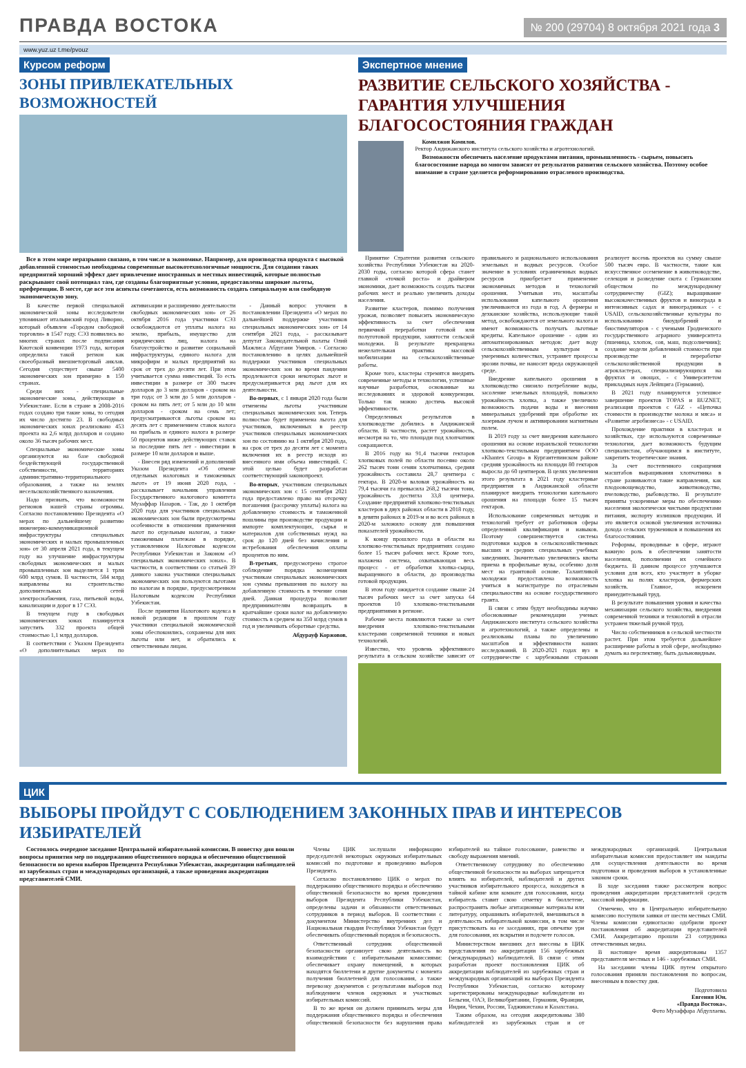ПРАВДА ВОСТОКА
№ 200 (29704) 8 октября 2021 года 3
www.yuz.uz t.me/pvouz
Курсом реформ
ЗОНЫ ПРИВЛЕКАТЕЛЬНЫХ ВОЗМОЖНОСТЕЙ
Все в этом мире неразрывно связано, в том числе в экономике. Например, для производства продукта с высокой добавленной стоимостью необходимы современные высокотехнологичные мощности. Для создания таких предприятий хороший эффект дает привлечение иностранных и местных инвестиций, которые полностью раскрывают свой потенциал там, где созданы благоприятные условия, предоставлены широкие льготы, преференции. В месте, где все эти аспекты сочетаются, есть возможность создать специальную или свободную экономическую зону.
В качестве первой специальной экономической зоны исследователи упоминают итальянский город Ливорно, который объявлен «Городом свободной торговли» в 1547 году. СЭЗ появились во многих странах после подписания Киотской конвенции 1973 года, которая определила такой регион как своеобразный внешнеторговый анклав. Сегодня существует свыше 5400 экономических зон примерно в 150 странах.
Среди них - специальные экономические зоны, действующие в Узбекистане. Если в стране в 2008-2016 годах создано три такие зоны, то сегодня их число достигло 23. В свободных экономических зонах реализовано 453 проекта на 2,6 млрд долларов и создано около 36 тысяч рабочих мест.
Специальные экономические зоны организуются на базе свободной бездействующей государственной собственности, территориях административно-территориального образования, а также на землях несельскохозяйственного назначения.
Надо признать, что возможности регионов нашей страны огромны. Согласно постановлению Президента «О мерах по дальнейшему развитию инженерно-коммуникационной инфраструктуры специальных экономических и малых промышленных зон» от 30 апреля 2021 года, в текущем году на улучшение инфраструктуры свободных экономических и малых промышленных зон выделяется 1 трлн 600 млрд сумов. В частности, 584 млрд направлены на строительство дополнительных сетей электроснабжения, газа, питьевой воды, канализации и дорог в 17 СЭЗ.
В текущем году в свободных экономических зонах планируется запустить 332 проекта общей стоимостью 1,1 млрд долларов.
В соответствии с Указом Президента «О дополнительных мерах по активизации и расширению деятельности свободных экономических зон» от 26 октября 2016 года участники СЭЗ освобождаются от уплаты налога на землю, прибыль, имущество для юридических лиц, налога на благоустройство и развитие социальной инфраструктуры, единого налога для микрофирм и малых предприятий на срок от трех до десяти лет. При этом учитывается сумма инвестиций. То есть инвестиции в размере от 300 тысяч долларов до 3 млн долларов - сроком на три года; от 3 млн до 5 млн долларов - сроком на пять лет; от 5 млн до 10 млн долларов - сроком на семь лет; предусматриваются льготы сроком на десять лет с применением ставок налога на прибыль и единого налога в размере 50 процентов ниже действующих ставок за последние пять лет - инвестиции в размере 10 млн долларов и выше.
- Внесен ряд изменений и дополнений Указом Президента «Об отмене отдельных налоговых и таможенных льгот» от 19 июня 2020 года, - рассказывает начальник управления Государственного налогового комитета Музаффар Назаров. - Так, до 1 октября 2020 года для участников специальных экономических зон были предусмотрены особенности в отношении применения льгот по отдельным налогам, а также таможенным платежам в порядке, установленном Налоговым кодексом Республики Узбекистан и Законом «О специальных экономических зонах». В частности, в соответствии со статьей 39 данного закона участники специальных экономических зон пользуются льготами по налогам в порядке, предусмотренном Налоговым кодексом Республики Узбекистан.
После принятия Налогового кодекса в новой редакции в прошлом году участники специальной экономической зоны обеспокоились, сохранены для них льготы или нет, и обратились к ответственным лицам.
- Данный вопрос уточнен в постановлении Президента «О мерах по дальнейшей поддержке участников специальных экономических зон» от 14 сентября 2021 года, - рассказывает депутат Законодательной палаты Олий Мажлиса Абдугани Умиров. - Согласно постановлению в целях дальнейшей поддержки участников специальных экономических зон во время пандемии продлеваются сроки некоторых льгот и предусматривается ряд льгот для их деятельности.
Во-первых, с 1 января 2020 года были отменены льготы участникам специальных экономических зон. Теперь полностью будет применена льгота для участников, включенных в реестр участников специальных экономических зон по состоянию на 1 октября 2020 года, на срок от трех до десяти лет с момента включения их в реестр исходя из внесенного ими объема инвестиций. С этой целью будет разработан соответствующий законопроект.
Во-вторых, участникам специальных экономических зон с 15 сентября 2021 года предоставлено право на отсрочку погашения (рассрочку уплаты) налога на добавленную стоимость и таможенной пошлины при производстве продукции и импорте комплектующих, сырья и материалов для собственных нужд на срок до 120 дней без начисления и истребования обеспечения оплаты процентов по ним.
В-третьих, предусмотрено строгое соблюдение порядка возмещения участникам специальных экономических зон суммы превышения по налогу на добавленную стоимость в течение семи дней. Данная процедура позволит предпринимателям возвращать в кратчайшие сроки налог на добавленную стоимость в среднем на 350 млрд сумов в год и увеличивать оборотные средства.
Абдурауф Коржовов.
Экспертное мнение
РАЗВИТИЕ СЕЛЬСКОГО ХОЗЯЙСТВА - ГАРАНТИЯ УЛУЧШЕНИЯ БЛАГОСОСТОЯНИЯ ГРАЖДАН
Комилжон Комилов.
Ректор Андижанского института сельского хозяйства и агротехнологий.
Возможности обеспечить население продуктами питания, промышленность - сырьем, повысить благосостояние народа во многом зависят от результатов развития сельского хозяйства. Поэтому особое внимание в стране уделяется реформированию отраслевого производства.
Принятие Стратегии развития сельского хозяйства Республики Узбекистан на 2020-2030 годы, согласно которой сфера станет главной «точкой роста» и драйвером экономики, дает возможность создать тысячи рабочих мест и реально увеличить доходы населения.
Развитие кластеров, помимо получения урожая, позволяет повысить экономическую эффективность за счет обеспечения первичной переработки готовой или полуготовой продукции, занятости сельской молодежи. В результате прекращена нежелательная практика массовой мобилизации на сельскохозяйственные работы.
Кроме того, кластеры стремятся внедрять современные методы и технологии, успешные научные разработки, основанные на исследованиях и здоровой конкуренции. Только так можно достичь высокой эффективности.
Определенных результатов в хлопководстве добились в Андижанской области. В частности, растет урожайность, несмотря на то, что площади под хлопчатник сокращаются.
В 2016 году на 91,4 тысячи гектаров хлопковых полей по области посеяно около 262 тысяч тонн семян хлопчатника, средняя урожайность составила 28,7 центнера с гектара. В 2020-м валовая урожайность на 79,4 тысячи га превысила 268,2 тысячи тонн, урожайность достигла 33,8 центнера. Создание предприятий хлопково-текстильных кластеров в двух районах области в 2018 году, в девяти районах в 2019-м и во всех районах в 2020-м заложило основу для повышения показателей урожайности.
К концу прошлого года в области на хлопково-текстильных предприятиях создано более 15 тысяч рабочих мест. Кроме того, налажена система, охватывающая весь процесс - от обработки хлопка-сырца, выращенного в области, до производства готовой продукции.
В этом году ожидается создание свыше 24 тысяч рабочих мест за счет запуска 64 проектов 10 хлопково-текстильными предприятиями в регионе.
Рабочие места появляются также за счет внедрения хлопково-текстильными кластерами современной техники и новых технологий.
Известно, что уровень эффективного результата в сельском хозяйстве зависит от правильного и рационального использования земельных и водных ресурсов. Особое значение в условиях ограниченных водных ресурсов приобретает применение экономичных методов и технологий орошения. Учитывая это, масштабы использования капельного орошения увеличиваются из года в год. А фермеры и дехканские хозяйства, использующие такой метод, освобождаются от земельного налога и имеют возможность получать льготные кредиты. Капельное орошение - один из автоматизированных методов: дает воду сельскохозяйственным культурам в умеренных количествах, устраняет процессы эрозии почвы, не наносит вреда окружающей среде.
Внедрение капельного орошения в хлопководство снизило потребление воды, засоление земельных площадей, повысило урожайность хлопка, а также увеличило возможность подачи воды и внесения минеральных удобрений при обработке их лазерным лучом и активировании магнитным полем.
В 2019 году за счет внедрения капельного орошения на основе израильской технологии хлопково-текстильным предприятием ООО «Khantex Group» в Кургантепинском районе средняя урожайность на площади 80 гектаров выросла до 60 центнеров. В целях увеличения этого результата в 2021 году кластерные предприятия в Андижанской области планируют внедрить технологии капельного орошения на площади более 15 тысяч гектаров.
Использование современных методик и технологий требует от работников сферы определенной квалификации и навыков. Поэтому совершенствуется система подготовки кадров в сельскохозяйственных высших и средних специальных учебных заведениях. Значительно увеличились квоты приема в профильные вузы, особенно доля мест на грантовой основе. Талантливой молодежи предоставлена возможность учиться в магистратуре по отраслевым специальностям на основе государственного гранта.
В связи с этим будут необходимы научно обоснованные рекомендации ученых Андижанского института сельского хозяйства и агротехнологий, а также определены и реализованы планы по увеличению масштабов и эффективности наших исследований. В 2020-2021 годах вуз в сотрудничестве с зарубежными странами реализует восемь проектов на сумму свыше 500 тысяч евро. В частности, такие как искусственное осеменение в животноводстве, селекция и разведение скота с Германским обществом по международному сотрудничеству (GIZ); выращивание высококачественных фруктов и винограда в интенсивных садах и виноградниках - с USAID, сельскохозяйственные культуры по использованию биоудобрений и биостимуляторов - с учеными Гродненского государственного аграрного университета (пшеница, хлопок, соя, маш, подсолнечник); создание модели добавленной стоимости при производстве и переработке сельскохозяйственной продукции в агрокластерах, специализирующихся на фруктах и овощах, - с Университетом прикладных наук Лейпцига (Германия).
В 2021 году планируются успешное завершение проектов TOPAS и BUZNET, реализация проектов с GIZ - «Цепочка стоимости в производстве молока и мяса» и «Развитие агробизнеса» - с USAID.
Прохождение практики в кластерах и хозяйствах, где используются современные технологии, дает возможность будущим специалистам, обучающимся в институте, закрепить теоретические знания.
За счет постепенного сокращения масштабов выращивания хлопчатника в стране развиваются такие направления, как плодоовощеводство, животноводство, пчеловодство, рыбоводство. В результате приняты ускоренные меры по обеспечению населения экологически чистыми продуктами питания, экспорту излишков продукции. И это является основой увеличения источника дохода сельских тружеников и повышения их благосостояния.
Реформы, проводимые в сфере, играют важную роль в обеспечении занятости населения, пополнении их семейного бюджета. В данном процессе улучшаются условия для всех, кто участвует в уборке хлопка на полях кластеров, фермерских хозяйств. Главное, искоренен принудительный труд.
В результате повышения уровня и качества механизации сельского хозяйства, внедрения современной техники и технологий в отрасли устранен тяжелый ручной труд.
Число собственников в сельской местности растет. При этом требуется дальнейшее расширение работы в этой сфере, необходимо думать на перспективу, быть дальновидным.
ЦИК
ВЫБОРЫ ПРОЙДУТ С СОБЛЮДЕНИЕМ ЗАКОННЫХ ПРАВ И ИНТЕРЕСОВ ИЗБИРАТЕЛЕЙ
Состоялось очередное заседание Центральной избирательной комиссии. В повестку дня вошли вопросы принятия мер по поддержанию общественного порядка и обеспечению общественной безопасности во время выборов Президента Республики Узбекистан, аккредитации наблюдателей из зарубежных стран и международных организаций, а также проведения аккредитации представителей СМИ.
Члены ЦИК заслушали информацию председателей некоторых окружных избирательных комиссий по подготовке и проведению выборов Президента.
Согласно постановлению ЦИК о мерах по поддержанию общественного порядка и обеспечению общественной безопасности во время проведения выборов Президента Республики Узбекистан, определены задачи и обязанности ответственных сотрудников в период выборов. В соответствии с документом Министерство внутренних дел и Национальная гвардия Республики Узбекистан будут обеспечивать общественный порядок и безопасность.
Ответственный сотрудник общественной безопасности организует свою деятельность во взаимодействии с избирательными комиссиями: обеспечивает охрану помещений, в которых находятся бюллетени и другие документы с момента получения бюллетеней для голосования, а также перевозку документов с результатами выборов под наблюдением членов окружных и участковых избирательных комиссий.
В то же время он должен принимать меры для поддержания общественного порядка и обеспечения общественной безопасности без нарушения права избирателей на тайное голосование, равенство и свободу выражения мнений.
Ответственному сотруднику по обеспечению общественной безопасности на выборах запрещается влиять на избирателей, наблюдателей и других участников избирательного процесса, находиться в тайной кабине или комнате для голосования, когда избиратель ставит свою отметку в бюллетене, распространять любые агитационные материалы или литературу, опрашивать избирателей, вмешиваться в деятельность избирательной комиссии, в том числе присутствовать на ее заседаниях, при опечатке урн для голосования, их вскрытии и подсчете голосов.
Министерством внешних дел внесены в ЦИК представления по аккредитации 156 зарубежных (международных) наблюдателей. В связи с этим разработан проект постановления ЦИК об аккредитации наблюдателей из зарубежных стран и международных организаций на выборах Президента Республики Узбекистан, согласно которому зарегистрированы международные наблюдатели из Бельгии, ОАЭ, Великобритании, Германии, Франции, Индии, Чехии, России, Таджикистана и Казахстана.
Таким образом, на сегодня аккредитованы 380 наблюдателей из зарубежных стран и от международных организаций. Центральная избирательная комиссия предоставляет им мандаты для осуществления деятельности во время подготовки и проведения выборов в установленные законом сроки.
В ходе заседания также рассмотрен вопрос проведения аккредитации представителей средств массовой информации.
Отмечено, что в Центральную избирательную комиссию поступили заявки от шести местных СМИ. Члены комиссии единогласно одобрили проект постановления об аккредитации представителей СМИ. Аккредитацию прошли 23 сотрудника отечественных медиа.
В настоящее время аккредитованы 1357 представителя местных и 146 - зарубежных СМИ.
На заседании члены ЦИК путем открытого голосования приняли постановления по вопросам, внесенным в повестку дня.
Подготовила
Евгения Юн.
«Правда Востока».
Фото Музаффара Абдуллаева.